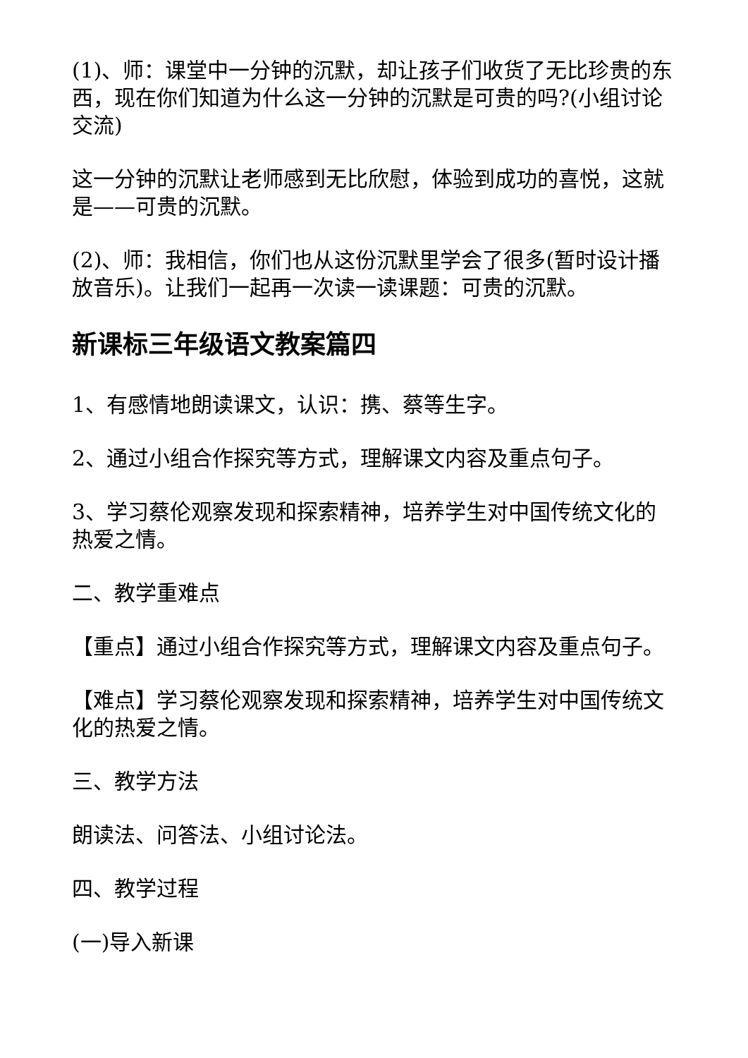(1)、师：课堂中一分钟的沉默，却让孩子们收货了无比珍贵的东西，现在你们知道为什么这一分钟的沉默是可贵的吗?(小组讨论交流)
这一分钟的沉默让老师感到无比欣慰，体验到成功的喜悦，这就是——可贵的沉默。
(2)、师：我相信，你们也从这份沉默里学会了很多(暂时设计播放音乐)。让我们一起再一次读一读课题：可贵的沉默。
新课标三年级语文教案篇四
1、有感情地朗读课文，认识：携、蔡等生字。
2、通过小组合作探究等方式，理解课文内容及重点句子。
3、学习蔡伦观察发现和探索精神，培养学生对中国传统文化的热爱之情。
二、教学重难点
【重点】通过小组合作探究等方式，理解课文内容及重点句子。
【难点】学习蔡伦观察发现和探索精神，培养学生对中国传统文化的热爱之情。
三、教学方法
朗读法、问答法、小组讨论法。
四、教学过程
(一)导入新课